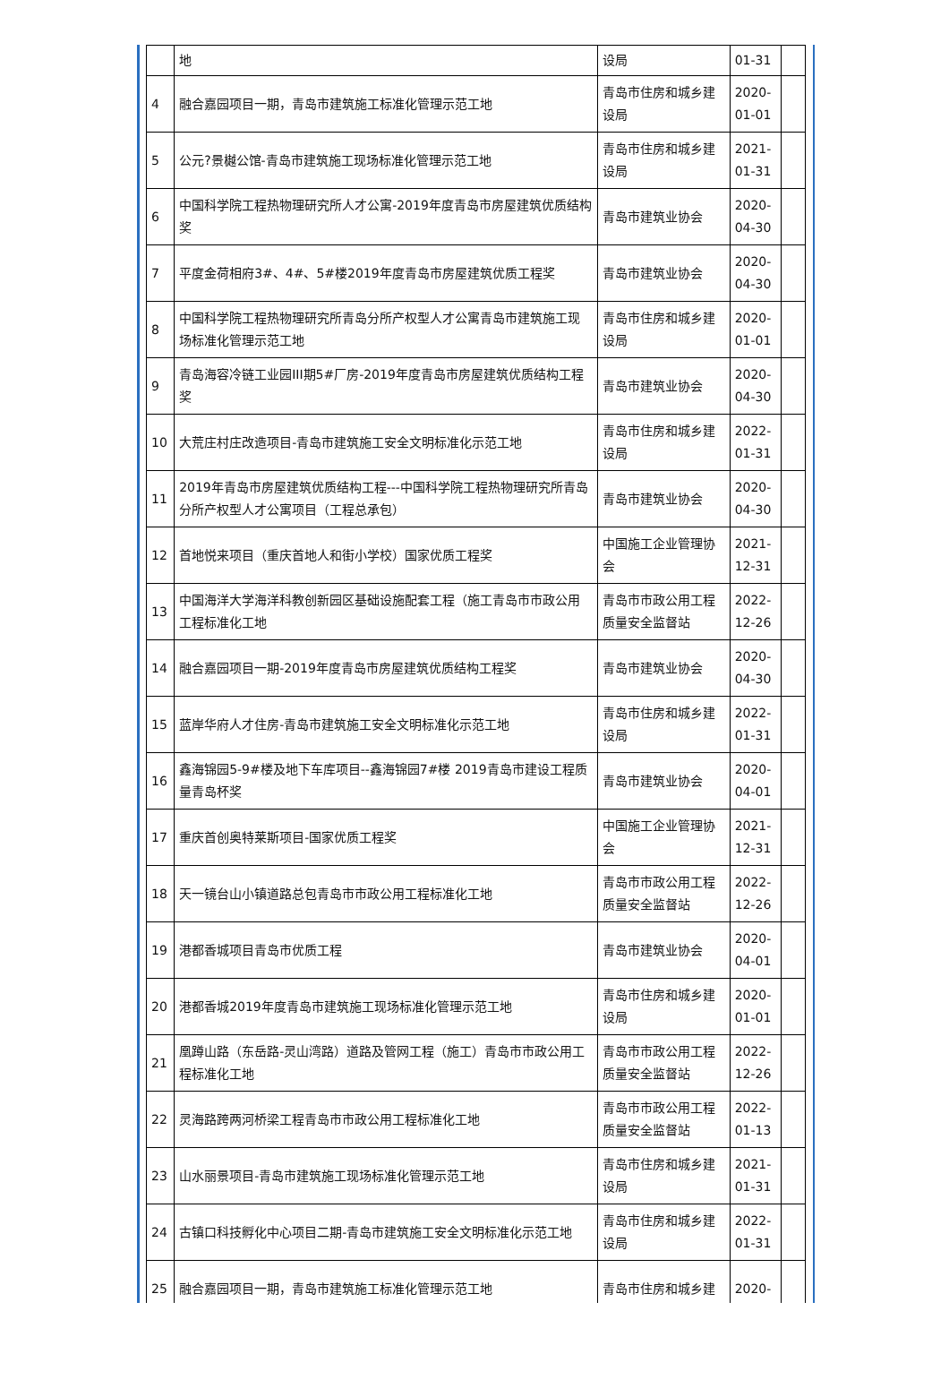| | 地 | 设局 | 01-31 | |
| 4 | 融合嘉园项目一期，青岛市建筑施工标准化管理示范工地 | 青岛市住房和城乡建设局 | 2020-01-01 | |
| 5 | 公元?景樾公馆-青岛市建筑施工现场标准化管理示范工地 | 青岛市住房和城乡建设局 | 2021-01-31 | |
| 6 | 中国科学院工程热物理研究所人才公寓-2019年度青岛市房屋建筑优质结构奖 | 青岛市建筑业协会 | 2020-04-30 | |
| 7 | 平度金荷相府3#、4#、5#楼2019年度青岛市房屋建筑优质工程奖 | 青岛市建筑业协会 | 2020-04-30 | |
| 8 | 中国科学院工程热物理研究所青岛分所产权型人才公寓青岛市建筑施工现场标准化管理示范工地 | 青岛市住房和城乡建设局 | 2020-01-01 | |
| 9 | 青岛海容冷链工业园III期5#厂房-2019年度青岛市房屋建筑优质结构工程奖 | 青岛市建筑业协会 | 2020-04-30 | |
| 10 | 大荒庄村庄改造项目-青岛市建筑施工安全文明标准化示范工地 | 青岛市住房和城乡建设局 | 2022-01-31 | |
| 11 | 2019年青岛市房屋建筑优质结构工程---中国科学院工程热物理研究所青岛分所产权型人才公寓项目（工程总承包） | 青岛市建筑业协会 | 2020-04-30 | |
| 12 | 首地悦来项目（重庆首地人和街小学校）国家优质工程奖 | 中国施工企业管理协会 | 2021-12-31 | |
| 13 | 中国海洋大学海洋科教创新园区基础设施配套工程（施工青岛市市政公用工程标准化工地 | 青岛市市政公用工程质量安全监督站 | 2022-12-26 | |
| 14 | 融合嘉园项目一期-2019年度青岛市房屋建筑优质结构工程奖 | 青岛市建筑业协会 | 2020-04-30 | |
| 15 | 蓝岸华府人才住房-青岛市建筑施工安全文明标准化示范工地 | 青岛市住房和城乡建设局 | 2022-01-31 | |
| 16 | 鑫海锦园5-9#楼及地下车库项目--鑫海锦园7#楼 2019青岛市建设工程质量青岛杯奖 | 青岛市建筑业协会 | 2020-04-01 | |
| 17 | 重庆首创奥特莱斯项目-国家优质工程奖 | 中国施工企业管理协会 | 2021-12-31 | |
| 18 | 天一镜台山小镇道路总包青岛市市政公用工程标准化工地 | 青岛市市政公用工程质量安全监督站 | 2022-12-26 | |
| 19 | 港都香城项目青岛市优质工程 | 青岛市建筑业协会 | 2020-04-01 | |
| 20 | 港都香城2019年度青岛市建筑施工现场标准化管理示范工地 | 青岛市住房和城乡建设局 | 2020-01-01 | |
| 21 | 凰蹲山路（东岳路-灵山湾路）道路及管网工程（施工）青岛市市政公用工程标准化工地 | 青岛市市政公用工程质量安全监督站 | 2022-12-26 | |
| 22 | 灵海路跨两河桥梁工程青岛市市政公用工程标准化工地 | 青岛市市政公用工程质量安全监督站 | 2022-01-13 | |
| 23 | 山水丽景项目-青岛市建筑施工现场标准化管理示范工地 | 青岛市住房和城乡建设局 | 2021-01-31 | |
| 24 | 古镇口科技孵化中心项目二期-青岛市建筑施工安全文明标准化示范工地 | 青岛市住房和城乡建设局 | 2022-01-31 | |
| 25 | 融合嘉园项目一期，青岛市建筑施工标准化管理示范工地 | 青岛市住房和城乡建 | 2020- | |